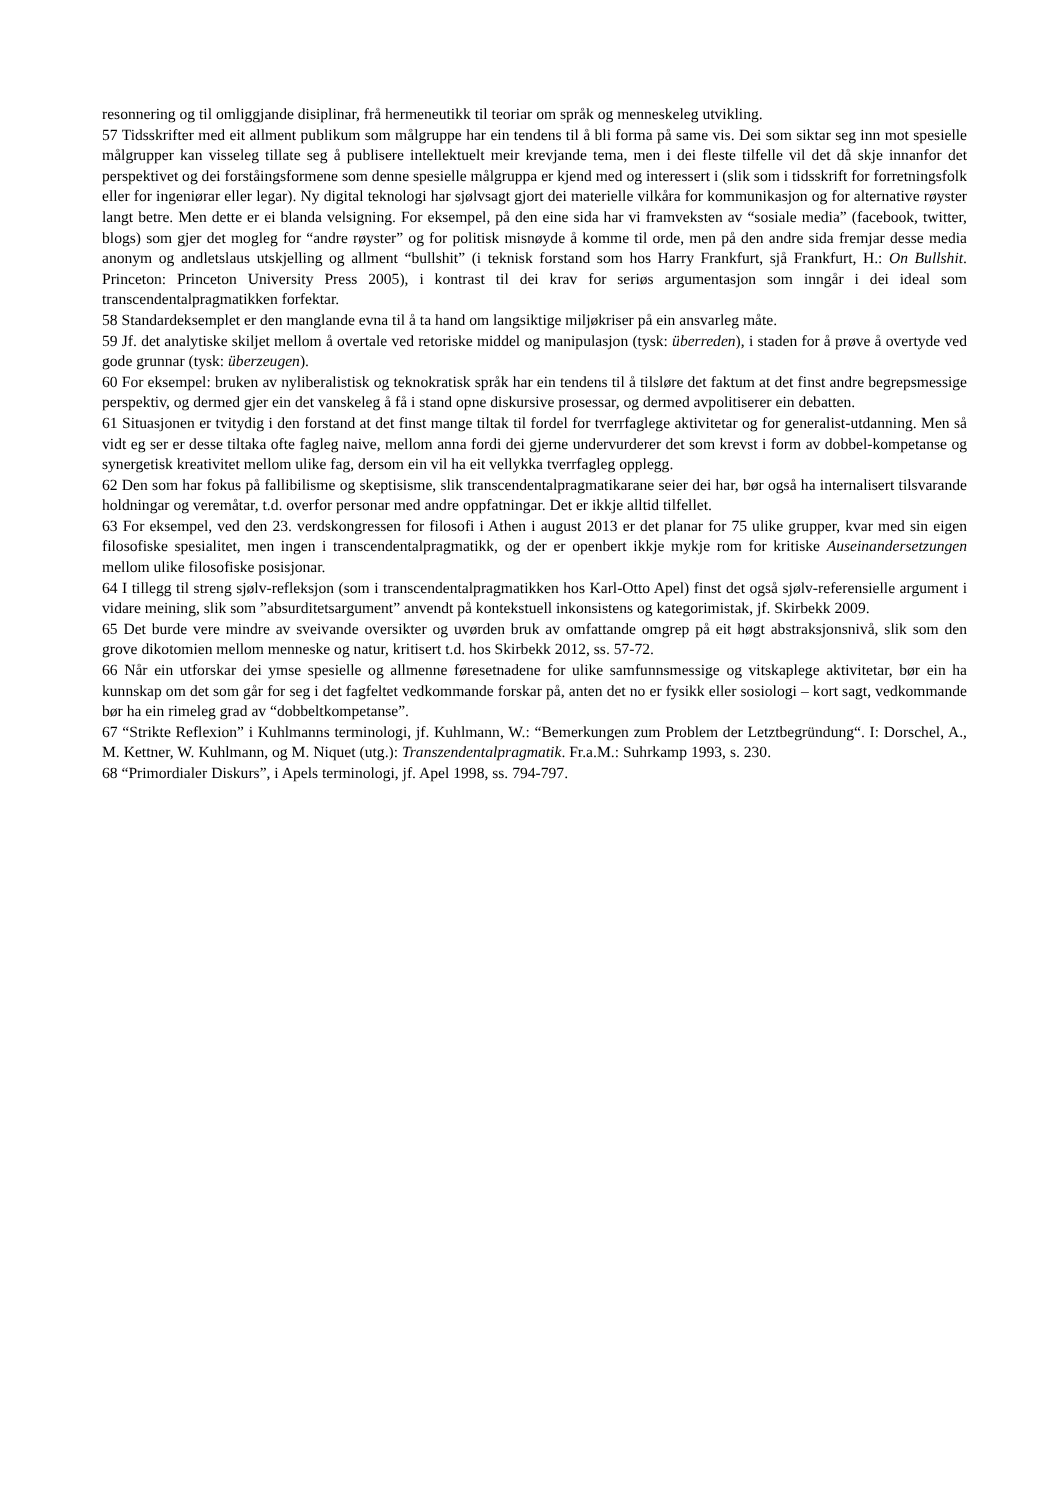resonnering og til omliggjande disiplinar, frå hermeneutikk til teoriar om språk og menneskeleg utvikling.
57 Tidsskrifter med eit allment publikum som målgruppe har ein tendens til å bli forma på same vis. Dei som siktar seg inn mot spesielle målgrupper kan visseleg tillate seg å publisere intellektuelt meir krevjande tema, men i dei fleste tilfelle vil det då skje innanfor det perspektivet og dei forståingsformene som denne spesielle målgruppa er kjend med og interessert i (slik som i tidsskrift for forretningsfolk eller for ingeniørar eller legar). Ny digital teknologi har sjølvsagt gjort dei materielle vilkåra for kommunikasjon og for alternative røyster langt betre. Men dette er ei blanda velsigning. For eksempel, på den eine sida har vi framveksten av “sosiale media” (facebook, twitter, blogs) som gjer det mogleg for “andre røyster” og for politisk misnøyde å komme til orde, men på den andre sida fremjar desse media anonym og andletslaus utskjelling og allment “bullshit” (i teknisk forstand som hos Harry Frankfurt, sjå Frankfurt, H.: On Bullshit. Princeton: Princeton University Press 2005), i kontrast til dei krav for seriøs argumentasjon som inngår i dei ideal som transcendentalpragmatikken forfektar.
58 Standardeksemplet er den manglande evna til å ta hand om langsiktige miljøkriser på ein ansvarleg måte.
59 Jf. det analytiske skiljet mellom å overtale ved retoriske middel og manipulasjon (tysk: überreden), i staden for å prøve å overtyde ved gode grunnar (tysk: überzeugen).
60 For eksempel: bruken av nyliberalistisk og teknokratisk språk har ein tendens til å tilsløre det faktum at det finst andre begrepsmessige perspektiv, og dermed gjer ein det vanskeleg å få i stand opne diskursive prosessar, og dermed avpolitiserer ein debatten.
61 Situasjonen er tvitydig i den forstand at det finst mange tiltak til fordel for tverrfaglege aktivitetar og for generalist-utdanning. Men så vidt eg ser er desse tiltaka ofte fagleg naive, mellom anna fordi dei gjerne undervurderer det som krevst i form av dobbel-kompetanse og synergetisk kreativitet mellom ulike fag, dersom ein vil ha eit vellykka tverrfagleg opplegg.
62 Den som har fokus på fallibilisme og skeptisisme, slik transcendentalpragmatikarane seier dei har, bør også ha internalisert tilsvarande holdningar og veremåtar, t.d. overfor personar med andre oppfatningar. Det er ikkje alltid tilfellet.
63 For eksempel, ved den 23. verdskongressen for filosofi i Athen i august 2013 er det planar for 75 ulike grupper, kvar med sin eigen filosofiske spesialitet, men ingen i transcendentalpragmatikk, og der er openbert ikkje mykje rom for kritiske Auseinandersetzungen mellom ulike filosofiske posisjonar.
64 I tillegg til streng sjølv-refleksjon (som i transcendentalpragmatikken hos Karl-Otto Apel) finst det også sjølv-referensielle argument i vidare meining, slik som ”absurditetsargument” anvendt på kontekstuell inkonsistens og kategorimistak, jf. Skirbekk 2009.
65 Det burde vere mindre av sveivande oversikter og uvørden bruk av omfattande omgrep på eit høgt abstraksjonsnivå, slik som den grove dikotomien mellom menneske og natur, kritisert t.d. hos Skirbekk 2012, ss. 57-72.
66 Når ein utforskar dei ymse spesielle og allmenne føresetnadene for ulike samfunnsmessige og vitskaplege aktivitetar, bør ein ha kunnskap om det som går for seg i det fagfeltet vedkommande forskar på, anten det no er fysikk eller sosiologi – kort sagt, vedkommande bør ha ein rimeleg grad av “dobbeltkompetanse”.
67 “Strikte Reflexion” i Kuhlmanns terminologi, jf. Kuhlmann, W.: “Bemerkungen zum Problem der Letztbegründung“. I: Dorschel, A., M. Kettner, W. Kuhlmann, og M. Niquet (utg.): Transzendentalpragmatik. Fr.a.M.: Suhrkamp 1993, s. 230.
68 “Primordialer Diskurs”, i Apels terminologi, jf. Apel 1998, ss. 794-797.